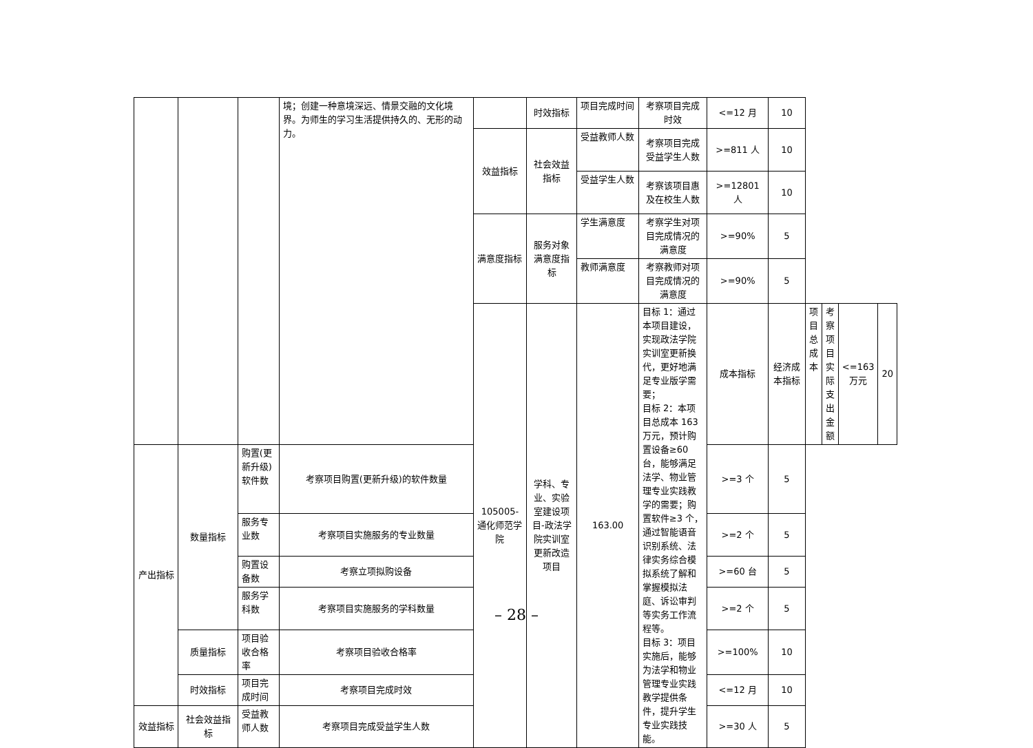| | | | 境；创建一种意境深远、情景交融的文化境界。为师生的学习生活提供持久的、无形的动力。 | | 时效指标 | 项目完成时间 | 考察项目完成时效 | <=12 月 | 10 | | | | |
| | | | | 效益指标 | 社会效益指标 | 受益教师人数 | 考察项目完成受益学生人数 | >=811 人 | 10 | | | | |
| | | | | | | 受益学生人数 | 考察该项目惠及在校生人数 | >=12801 人 | 10 | | | | |
| | | | | 满意度指标 | 服务对象满意度指标 | 学生满意度 | 考察学生对项目完成情况的满意度 | >=90% | 5 | | | | |
| | | | | | | 教师满意度 | 考察教师对项目完成情况的满意度 | >=90% | 5 | | | | |
| | | | | 105005-通化师范学院 | 学科、专业、实验室建设项目-政法学院实训室更新改造项目 | 163.00 | 目标 1：通过本项目建设，实现政法学院实训室更新换代，更好地满足专业版学需要； 目标 2：本项目总成本 163 万元，预计购置设备≥60台，能够满足法学、物业管理专业实践教学的需要；购置软件≥3 个，通过智能语音识别系统、法律实务综合模拟系统了解和掌握模拟法庭、诉讼审判等实务工作流程等。 目标 3：项目实施后，能够为法学和物业管理专业实践教学提供条件，提升学生专业实践技能。 | 成本指标 | 经济成本指标 | 项目总成本 | 考察项目实际支出金额 | <=163 万元 | 20 |
| 产出指标 | 数量指标 | 购置(更新升级)软件数 | 考察项目购置(更新升级)的软件数量 | | | | | >=3 个 | 5 | | | | |
| | | 服务专业数 | 考察项目实施服务的专业数量 | | | | | >=2 个 | 5 | | | | |
| | | 购置设备数 | 考察立项拟购设备 | | | | | >=60 台 | 5 | | | | |
| | | 服务学科数 | 考察项目实施服务的学科数量 | | | | | >=2 个 | 5 | | | | |
| | 质量指标 | 项目验收合格率 | 考察项目验收合格率 | | | | | >=100% | 10 | | | | |
| | 时效指标 | 项目完成时间 | 考察项目完成时效 | | | | | <=12 月 | 10 | | | | |
| 效益指标 | 社会效益指标 | 受益教师人数 | 考察项目完成受益学生人数 | | | | | >=30 人 | 5 | | | | |
– 28 –